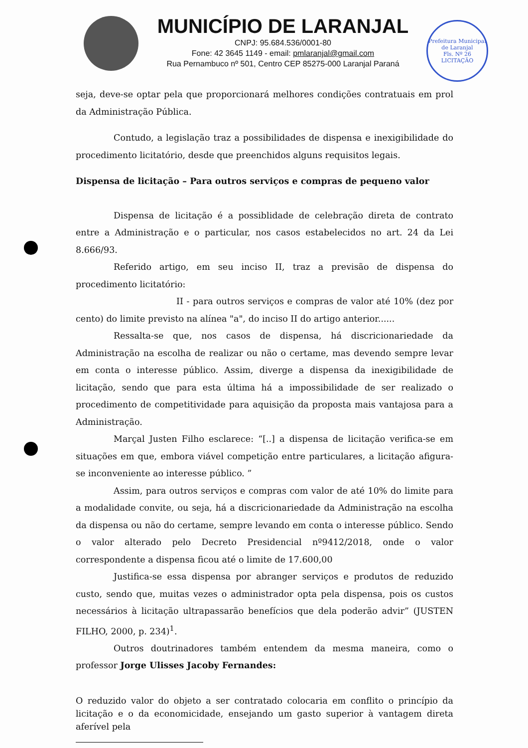MUNICÍPIO DE LARANJAL
CNPJ: 95.684.536/0001-80
Fone: 42 3645 1149 - email: pmlaranjal@gmail.com
Rua Pernambuco nº 501, Centro CEP 85275-000 Laranjal Paraná
Prefeitura Municipal de Laranjal
Fls. Nº 26
LICITAÇÃO
seja, deve-se optar pela que proporcionará melhores condições contratuais em prol da Administração Pública.
Contudo, a legislação traz a possibilidades de dispensa e inexigibilidade do procedimento licitatório, desde que preenchidos alguns requisitos legais.
Dispensa de licitação – Para outros serviços e compras de pequeno valor
Dispensa de licitação é a possiblidade de celebração direta de contrato entre a Administração e o particular, nos casos estabelecidos no art. 24 da Lei 8.666/93.
Referido artigo, em seu inciso II, traz a previsão de dispensa do procedimento licitatório:
II - para outros serviços e compras de valor até 10% (dez por cento) do limite previsto na alínea "a", do inciso II do artigo anterior......
Ressalta-se que, nos casos de dispensa, há discricionariedade da Administração na escolha de realizar ou não o certame, mas devendo sempre levar em conta o interesse público. Assim, diverge a dispensa da inexigibilidade de licitação, sendo que para esta última há a impossibilidade de ser realizado o procedimento de competitividade para aquisição da proposta mais vantajosa para a Administração.
Marçal Justen Filho esclarece: “[..] a dispensa de licitação verifica-se em situações em que, embora viável competição entre particulares, a licitação afigura-se inconveniente ao interesse público. ”
Assim, para outros serviços e compras com valor de até 10% do limite para a modalidade convite, ou seja, há a discricionariedade da Administração na escolha da dispensa ou não do certame, sempre levando em conta o interesse público. Sendo o valor alterado pelo Decreto Presidencial nº9412/2018, onde o valor correspondente a dispensa ficou até o limite de 17.600,00
Justifica-se essa dispensa por abranger serviços e produtos de reduzido custo, sendo que, muitas vezes o administrador opta pela dispensa, pois os custos necessários à licitação ultrapassarão benefícios que dela poderão advir” (JUSTEN FILHO, 2000, p. 234)<sup>1</sup>.
Outros doutrinadores também entendem da mesma maneira, como o professor Jorge Ulisses Jacoby Fernandes:
O reduzido valor do objeto a ser contratado colocaria em conflito o princípio da licitação e o da economicidade, ensejando um gasto superior à vantagem direta aferível pela